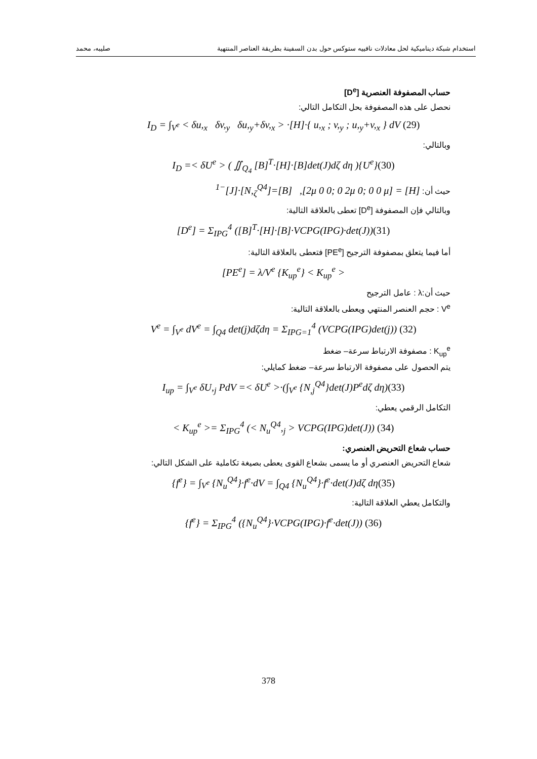استخدام شبكة ديناميكية لحل معادلات نافييه ستوكس حول بدن السفينة بطريقة العناصر المنتهية صليبه، محمد
حساب المصفوفة العنصرية [D<sup>e</sup>]
نحصل على هذه المصفوفة بحل التكامل التالي:
I<sub>D</sub> = ∫<sub>V<sup>e</sup></sub> < δu,<sub>x</sub> δv,<sub>y</sub> δu,<sub>y</sub>+δv,<sub>x</sub> > ·[H]·{ u,<sub>x</sub> ; v,<sub>y</sub> ; u,<sub>y</sub>+v,<sub>x</sub> } dV (29)
وبالتالي:
I<sub>D</sub> =< δU<sup>e</sup> > ( ∬<sub>Q<sub>4</sub></sub> [B]<sup>T</sup>·[H]·[B]det(J)dζ dη ){U<sup>e</sup>}(30)
حيث أن: [H] = [2μ 0 0; 0 2μ 0; 0 0 μ], [B]=[N,<sub>ζ</sub><sup>Q4</sup>]·[J]<sup>−1</sup>
وبالتالي فإن المصفوفة [D<sup>e</sup>] تعطى بالعلاقة التالية:
[D<sup>e</sup>] = Σ<sub>IPG</sub><sup>4</sup> ([B]<sup>T</sup>·[H]·[B]·VCPG(IPG)·det(J))(31)
أما فيما يتعلق بمصفوفة الترجيح [PE<sup>e</sup>] فتعطى بالعلاقة التالية:
[PE<sup>e</sup>] = λ/V<sup>e</sup> {K<sub>up</sub><sup>e</sup>} < K<sub>up</sub><sup>e</sup> >
حيث أن:λ : عامل الترجيح
V<sup>e</sup> : حجم العنصر المنتهي ويعطى بالعلاقة التالية:
V<sup>e</sup> = ∫<sub>V<sup>e</sup></sub> dV<sup>e</sup> = ∫<sub>Q4</sub> det(j)dζdη = Σ<sub>IPG=1</sub><sup>4</sup> (VCPG(IPG)det(j)) (32)
K<sub>up</sub><sup>e</sup> : مصفوفة الارتباط سرعة– ضغط
يتم الحصول على مصفوفة الارتباط سرعة– ضغط كمايلي:
I<sub>up</sub> = ∫<sub>V<sup>e</sup></sub> δU,<sub>j</sub> PdV =< δU<sup>e</sup> >·(∫<sub>V<sup>e</sup></sub> {N<sub>,j</sub><sup>Q4</sup>}det(J)P<sup>e</sup>dζ dη)(33)
التكامل الرقمي يعطي:
< K<sub>up</sub><sup>e</sup> >= Σ<sub>IPG</sub><sup>4</sup> (< N<sub>u</sub><sup>Q4</sup>,<sub>j</sub> > VCPG(IPG)det(J)) (34)
حساب شعاع التحريض العنصري:
شعاع التحريض العنصري أو ما يسمى بشعاع القوى يعطى بصيغة تكاملية على الشكل التالي:
{f<sup>e</sup>} = ∫<sub>V<sup>e</sup></sub> {N<sub>u</sub><sup>Q4</sup>}·f<sup>e</sup>·dV = ∫<sub>Q4</sub> {N<sub>u</sub><sup>Q4</sup>}·f<sup>e</sup>·det(J)dζ dη(35)
والتكامل يعطي العلاقة التالية:
{f<sup>e</sup>} = Σ<sub>IPG</sub><sup>4</sup> ({N<sub>u</sub><sup>Q4</sup>}·VCPG(IPG)·f<sup>e</sup>·det(J)) (36)
378